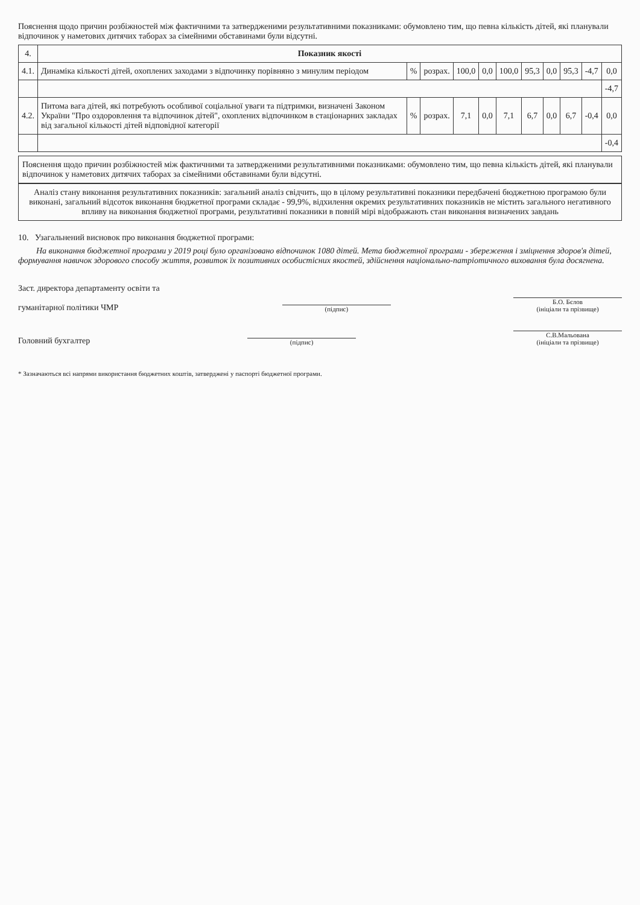Пояснення щодо причин розбіжностей між фактичними та затвердженими результативними показниками: обумовлено тим, що певна кількість дітей, які планували відпочинок у наметових дитячих таборах за сімейними обставинами були відсутні.
| 4. | Показник якості | | | | | | | | | | |
| --- | --- | --- | --- | --- | --- | --- | --- | --- | --- | --- | --- |
| 4.1. | Динаміка кількості дітей, охоплених заходами з відпочинку порівняно з минулим періодом | % | розрах. | 100,0 | 0,0 | 100,0 | 95,3 | 0,0 | 95,3 | -4,7 | 0,0 |
| | | | | | | | | | | | -4,7 |
| 4.2. | Питома вага дітей, які потребують особливої соціальної уваги та підтримки, визначені Законом України "Про оздоровлення та відпочинок дітей", охоплених відпочинком в стаціонарних закладах від загальної кількості дітей відповідної категорії | % | розрах. | 7,1 | 0,0 | 7,1 | 6,7 | 0,0 | 6,7 | -0,4 | 0,0 |
| | | | | | | | | | | | -0,4 |
Пояснення щодо причин розбіжностей між фактичними та затвердженими результативними показниками: обумовлено тим, що певна кількість дітей, які планували відпочинок у наметових дитячих таборах за сімейними обставинами були відсутні.
Аналіз стану виконання результативних показників: загальний аналіз свідчить, що в цілому результативні показники передбачені бюджетною програмою були виконані, загальний відсоток виконання бюджетної програми складає - 99,9%, відхилення окремих результативних показників не містить загального негативного впливу на виконання бюджетної програми, результативні показники в повній мірі відображають стан виконання визначених завдань
10. Узагальнений висновок про виконання бюджетної програми:
На виконання бюджетної програми у 2019 році було організовано відпочинок 1080 дітей. Мета бюджетної програми - збереження і зміцнення здоров'я дітей, формування навичок здорового способу життя, розвиток їх позитивних особистісних якостей, здійснення національно-патріотичного виховання була досягнена.
Заст. директора департаменту освіти та
гуманітарної політики ЧМР
(підпис)
Б.О. Бєлов
(ініціали та прізвище)
Головний бухгалтер
(підпис)
С.В.Мальована
(ініціали та прізвище)
* Зазначаються всі напрями використання бюджетних коштів, затверджені у паспорті бюджетної програми.